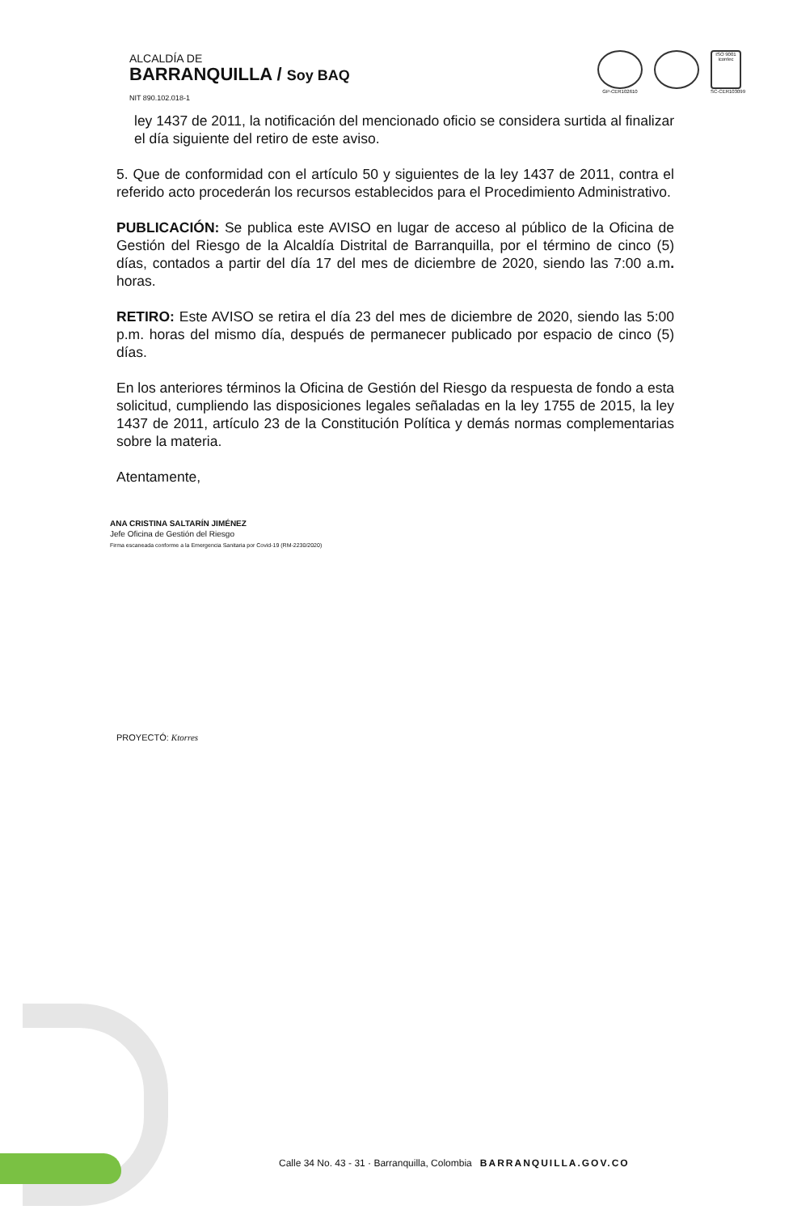ALCALDÍA DE
BARRANQUILLA / Soy BAQ
GP-CER102610
ISO 9001 icontec
SC-CER103099
NIT 890.102.018-1
ley 1437 de 2011, la notificación del mencionado oficio se considera surtida al finalizar el día siguiente del retiro de este aviso.
5. Que de conformidad con el artículo 50 y siguientes de la ley 1437 de 2011, contra el referido acto procederán los recursos establecidos para el Procedimiento Administrativo.
PUBLICACIÓN: Se publica este AVISO en lugar de acceso al público de la Oficina de Gestión del Riesgo de la Alcaldía Distrital de Barranquilla, por el término de cinco (5) días, contados a partir del día 17 del mes de diciembre de 2020, siendo las 7:00 a.m. horas.
RETIRO: Este AVISO se retira el día 23 del mes de diciembre de 2020, siendo las 5:00 p.m. horas del mismo día, después de permanecer publicado por espacio de cinco (5) días.
En los anteriores términos la Oficina de Gestión del Riesgo da respuesta de fondo a esta solicitud, cumpliendo las disposiciones legales señaladas en la ley 1755 de 2015, la ley 1437 de 2011, artículo 23 de la Constitución Política y demás normas complementarias sobre la materia.
Atentamente,
ANA CRISTINA SALTARÍN JIMÉNEZ
Jefe Oficina de Gestión del Riesgo
Firma escaneada conforme a la Emergencia Sanitaria por Covid-19 (RM-2230/2020)
PROYECTÓ: Ktorres
Calle 34 No. 43 - 31 · Barranquilla, Colombia BARRANQUILLA.GOV.CO